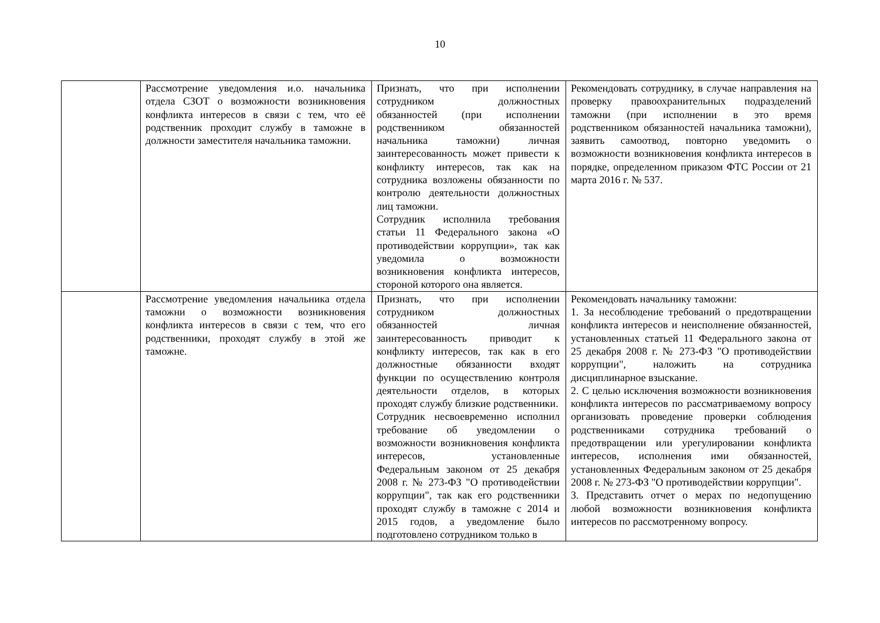10
| | Рассмотрение уведомления и.о. начальника отдела СЗОТ о возможности возникновения конфликта интересов в связи с тем, что её родственник проходит службу в таможне в должности заместителя начальника таможни. | Признать, что при исполнении сотрудником должностных обязанностей (при исполнении родственником обязанностей начальника таможни) личная заинтересованность может привести к конфликту интересов, так как на сотрудника возложены обязанности по контролю деятельности должностных лиц таможни. Сотрудник исполнила требования статьи 11 Федерального закона «О противодействии коррупции», так как уведомила о возможности возникновения конфликта интересов, стороной которого она является. | Рекомендовать сотруднику, в случае направления на проверку правоохранительных подразделений таможни (при исполнении в это время родственником обязанностей начальника таможни), заявить самоотвод, повторно уведомить о возможности возникновения конфликта интересов в порядке, определенном приказом ФТС России от 21 марта 2016 г. № 537. |
| | Рассмотрение уведомления начальника отдела таможни о возможности возникновения конфликта интересов в связи с тем, что его родственники, проходят службу в этой же таможне. | Признать, что при исполнении сотрудником должностных обязанностей личная заинтересованность приводит к конфликту интересов, так как в его должностные обязанности входят функции по осуществлению контроля деятельности отделов, в которых проходят службу близкие родственники. Сотрудник несвоевременно исполнил требование об уведомлении о возможности возникновения конфликта интересов, установленные Федеральным законом от 25 декабря 2008 г. № 273-ФЗ "О противодействии коррупции", так как его родственники проходят службу в таможне с 2014 и 2015 годов, а уведомление было подготовлено сотрудником только в | Рекомендовать начальнику таможни: 1. За несоблюдение требований о предотвращении конфликта интересов и неисполнение обязанностей, установленных статьей 11 Федерального закона от 25 декабря 2008 г. № 273-ФЗ "О противодействии коррупции", наложить на сотрудника дисциплинарное взыскание. 2. С целью исключения возможности возникновения конфликта интересов по рассматриваемому вопросу организовать проведение проверки соблюдения родственниками сотрудника требований о предотвращении или урегулировании конфликта интересов, исполнения ими обязанностей, установленных Федеральным законом от 25 декабря 2008 г. № 273-ФЗ "О противодействии коррупции". 3. Представить отчет о мерах по недопущению любой возможности возникновения конфликта интересов по рассмотренному вопросу. |